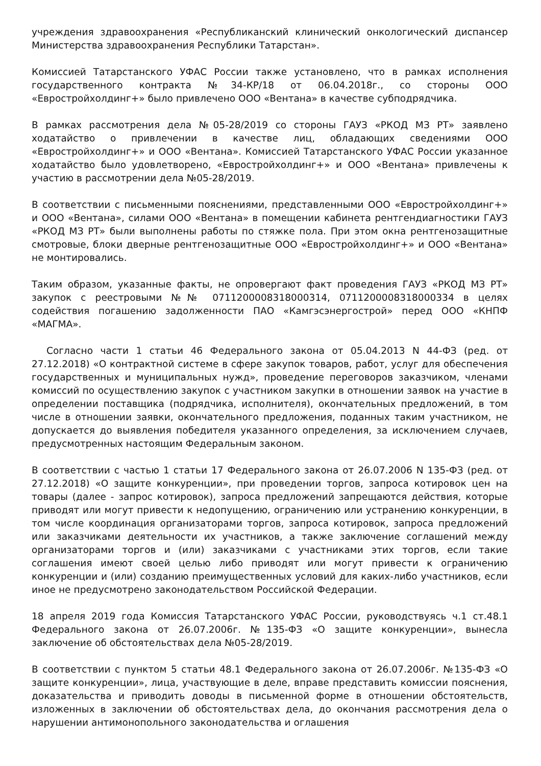учреждения здравоохранения «Республиканский клинический онкологический диспансер Министерства здравоохранения Республики Татарстан».
Комиссией Татарстанского УФАС России также установлено, что в рамках исполнения государственного контракта №34-КР/18 от 06.04.2018г., со стороны ООО «Евростройхолдинг+» было привлечено ООО «Вентана» в качестве субподрядчика.
В рамках рассмотрения дела №05-28/2019 со стороны ГАУЗ «РКОД МЗ РТ» заявлено ходатайство о привлечении в качестве лиц, обладающих сведениями ООО «Евростройхолдинг+» и ООО «Вентана». Комиссией Татарстанского УФАС России указанное ходатайство было удовлетворено, «Евростройхолдинг+» и ООО «Вентана» привлечены к участию в рассмотрении дела №05-28/2019.
В соответствии с письменными пояснениями, представленными ООО «Евростройхолдинг+» и ООО «Вентана», силами ООО «Вентана» в помещении кабинета рентгендиагностики ГАУЗ «РКОД МЗ РТ» были выполнены работы по стяжке пола. При этом окна рентгенозащитные смотровые, блоки дверные рентгенозащитные ООО «Евростройхолдинг+» и ООО «Вентана» не монтировались.
Таким образом, указанные факты, не опровергают факт проведения ГАУЗ «РКОД МЗ РТ» закупок с реестровыми №№ 0711200008318000314, 0711200008318000334 в целях содействия погашению задолженности ПАО «Камгэсэнергострой» перед ООО «КНПФ «МАГМА».
Согласно части 1 статьи 46 Федерального закона от 05.04.2013 N 44-ФЗ (ред. от 27.12.2018) «О контрактной системе в сфере закупок товаров, работ, услуг для обеспечения государственных и муниципальных нужд», проведение переговоров заказчиком, членами комиссий по осуществлению закупок с участником закупки в отношении заявок на участие в определении поставщика (подрядчика, исполнителя), окончательных предложений, в том числе в отношении заявки, окончательного предложения, поданных таким участником, не допускается до выявления победителя указанного определения, за исключением случаев, предусмотренных настоящим Федеральным законом.
В соответствии с частью 1 статьи 17 Федерального закона от 26.07.2006 N 135-ФЗ (ред. от 27.12.2018) «О защите конкуренции», при проведении торгов, запроса котировок цен на товары (далее - запрос котировок), запроса предложений запрещаются действия, которые приводят или могут привести к недопущению, ограничению или устранению конкуренции, в том числе координация организаторами торгов, запроса котировок, запроса предложений или заказчиками деятельности их участников, а также заключение соглашений между организаторами торгов и (или) заказчиками с участниками этих торгов, если такие соглашения имеют своей целью либо приводят или могут привести к ограничению конкуренции и (или) созданию преимущественных условий для каких-либо участников, если иное не предусмотрено законодательством Российской Федерации.
18 апреля 2019 года Комиссия Татарстанского УФАС России, руководствуясь ч.1 ст.48.1 Федерального закона от 26.07.2006г. №135-ФЗ «О защите конкуренции», вынесла заключение об обстоятельствах дела №05-28/2019.
В соответствии с пунктом 5 статьи 48.1 Федерального закона от 26.07.2006г. №135-ФЗ «О защите конкуренции», лица, участвующие в деле, вправе представить комиссии пояснения, доказательства и приводить доводы в письменной форме в отношении обстоятельств, изложенных в заключении об обстоятельствах дела, до окончания рассмотрения дела о нарушении антимонопольного законодательства и оглашения